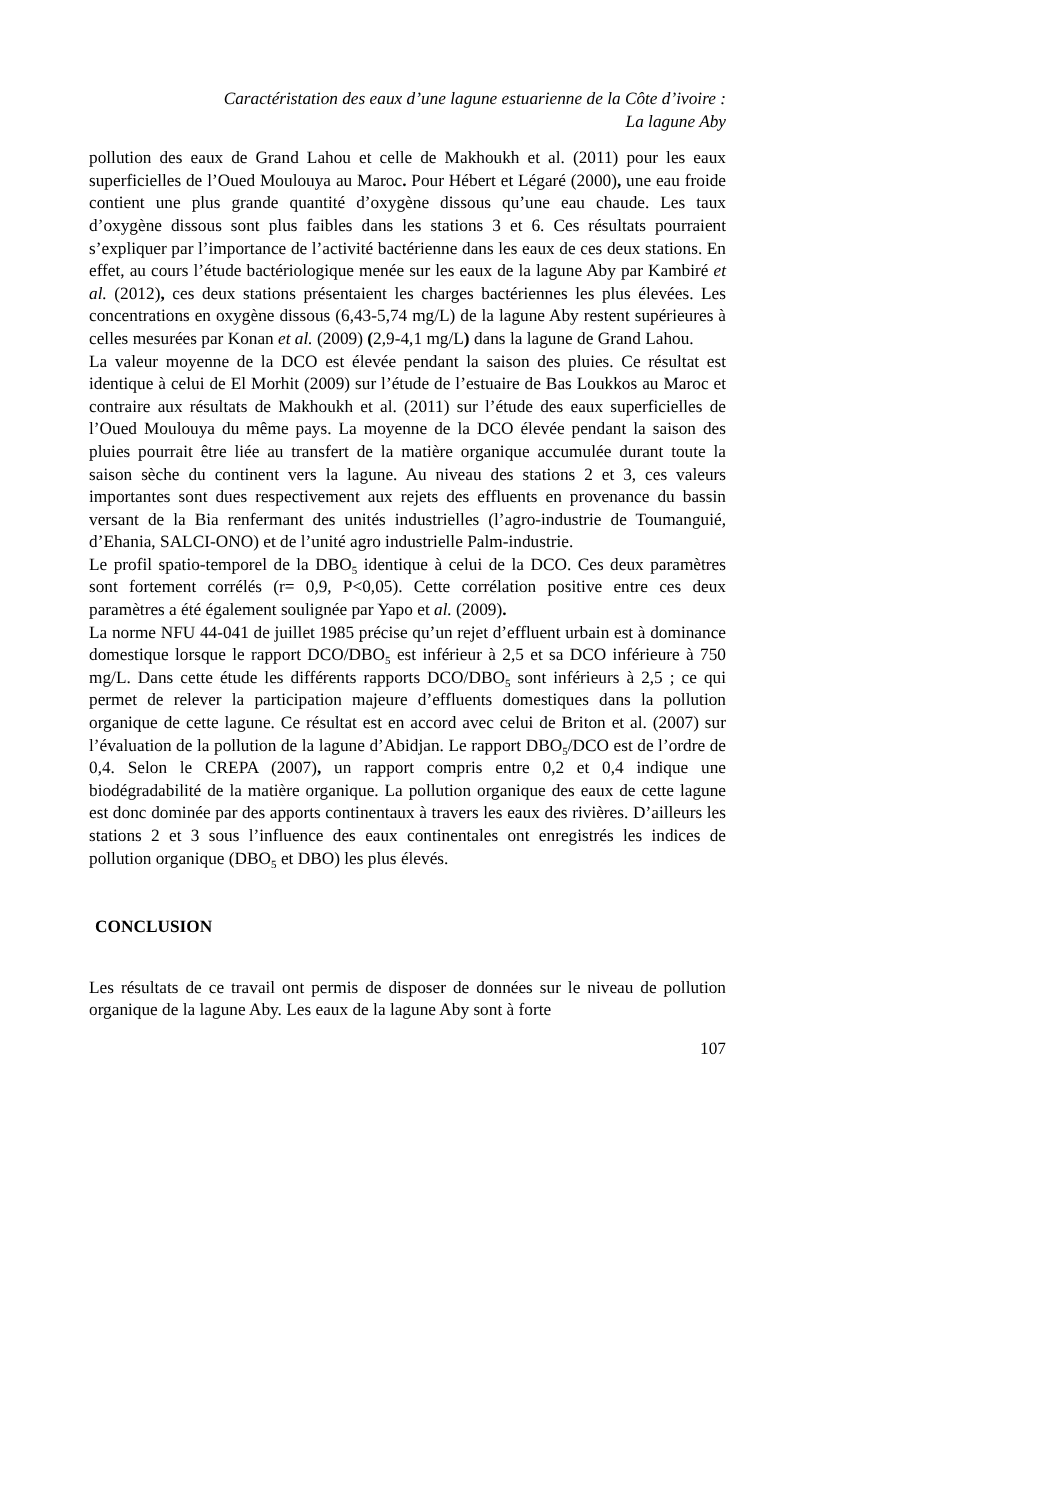Caractéristation des eaux d’une lagune estuarienne de la Côte d’ivoire :
La lagune Aby
pollution des eaux de Grand Lahou et celle de Makhoukh et al. (2011) pour les eaux superficielles de l’Oued Moulouya au Maroc. Pour Hébert et Légaré (2000), une eau froide contient une plus grande quantité d’oxygène dissous qu’une eau chaude. Les taux d’oxygène dissous sont plus faibles dans les stations 3 et 6. Ces résultats pourraient s’expliquer par l’importance de l’activité bactérienne dans les eaux de ces deux stations. En effet, au cours l’étude bactériologique menée sur les eaux de la lagune Aby par Kambiré et al. (2012), ces deux stations présentaient les charges bactériennes les plus élevées. Les concentrations en oxygène dissous (6,43-5,74 mg/L) de la lagune Aby restent supérieures à celles mesurées par Konan et al. (2009) (2,9-4,1 mg/L) dans la lagune de Grand Lahou.
La valeur moyenne de la DCO est élevée pendant la saison des pluies. Ce résultat est identique à celui de El Morhit (2009) sur l’étude de l’estuaire de Bas Loukkos au Maroc et contraire aux résultats de Makhoukh et al. (2011) sur l’étude des eaux superficielles de l’Oued Moulouya du même pays. La moyenne de la DCO élevée pendant la saison des pluies pourrait être liée au transfert de la matière organique accumulée durant toute la saison sèche du continent vers la lagune. Au niveau des stations 2 et 3, ces valeurs importantes sont dues respectivement aux rejets des effluents en provenance du bassin versant de la Bia renfermant des unités industrielles (l’agro-industrie de Toumanguié, d’Ehania, SALCI-ONO) et de l’unité agro industrielle Palm-industrie.
Le profil spatio-temporel de la DBO<sub>5</sub> identique à celui de la DCO. Ces deux paramètres sont fortement corrélés (r= 0,9, P<0,05). Cette corrélation positive entre ces deux paramètres a été également soulignée par Yapo et al. (2009).
La norme NFU 44-041 de juillet 1985 précise qu’un rejet d’effluent urbain est à dominance domestique lorsque le rapport DCO/DBO<sub>5</sub> est inférieur à 2,5 et sa DCO inférieure à 750 mg/L. Dans cette étude les différents rapports DCO/DBO<sub>5</sub> sont inférieurs à 2,5 ; ce qui permet de relever la participation majeure d’effluents domestiques dans la pollution organique de cette lagune. Ce résultat est en accord avec celui de Briton et al. (2007) sur l’évaluation de la pollution de la lagune d’Abidjan. Le rapport DBO<sub>5</sub>/DCO est de l’ordre de 0,4. Selon le CREPA (2007), un rapport compris entre 0,2 et 0,4 indique une biodégradabilité de la matière organique. La pollution organique des eaux de cette lagune est donc dominée par des apports continentaux à travers les eaux des rivières. D’ailleurs les stations 2 et 3 sous l’influence des eaux continentales ont enregistrés les indices de pollution organique (DBO<sub>5</sub> et DBO) les plus élevés.
CONCLUSION
Les résultats de ce travail ont permis de disposer de données sur le niveau de pollution organique de la lagune Aby. Les eaux de la lagune Aby sont à forte
107